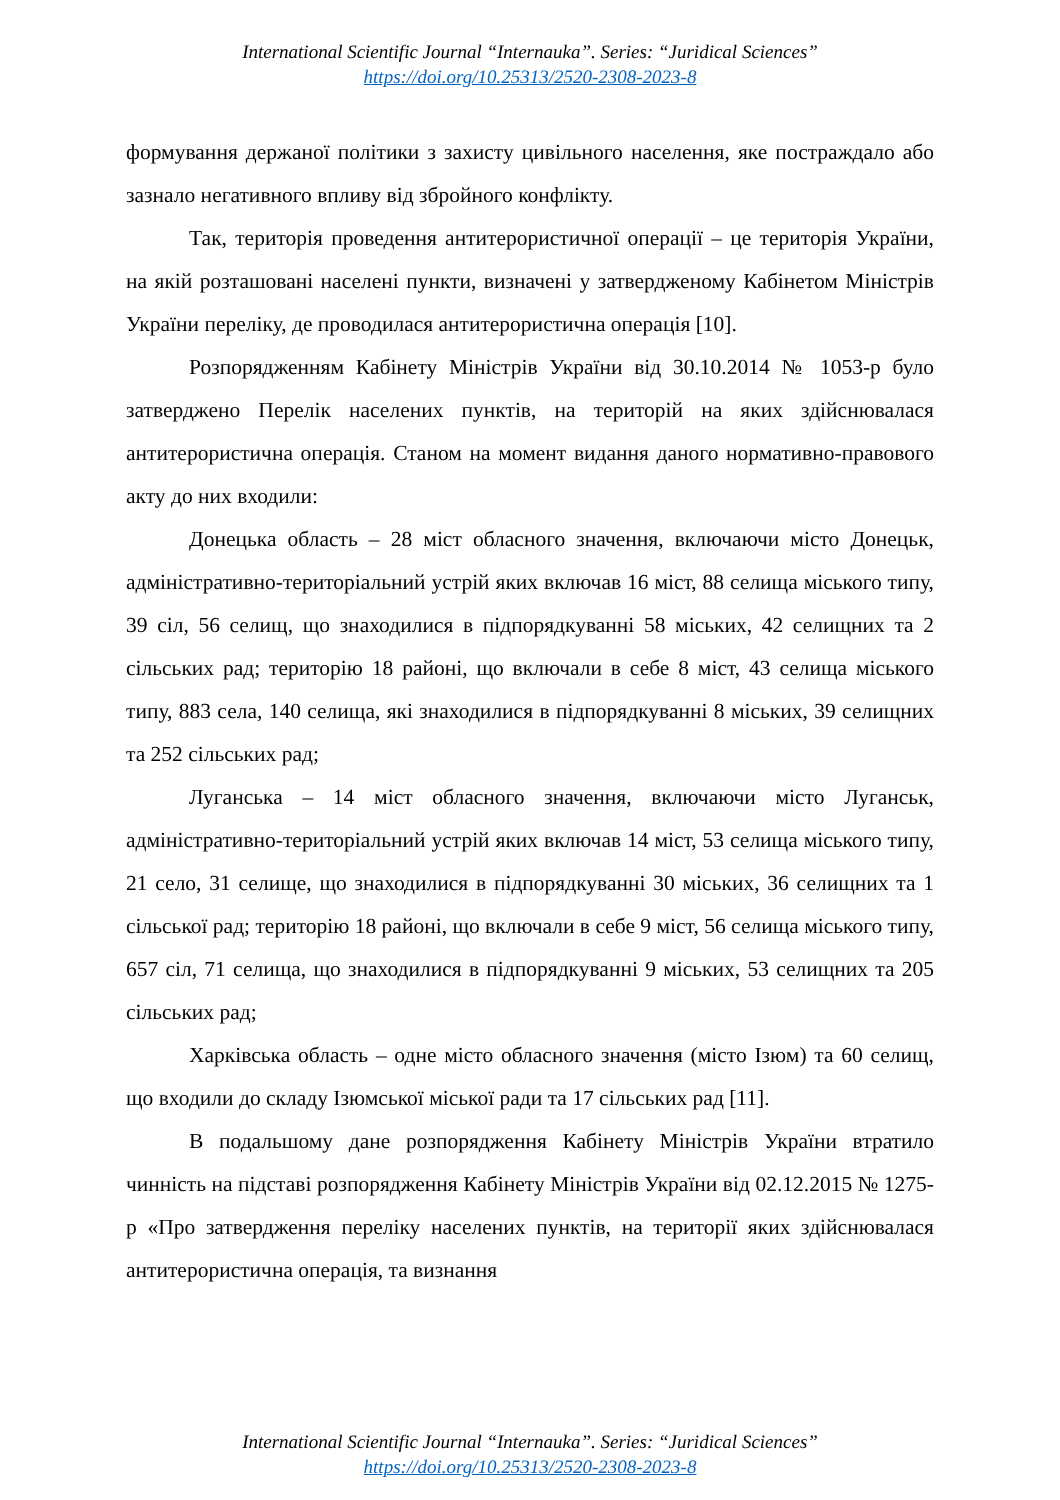International Scientific Journal “Internauka”. Series: “Juridical Sciences”
https://doi.org/10.25313/2520-2308-2023-8
формування держаної політики з захисту цивільного населення, яке постраждало або зазнало негативного впливу від збройного конфлікту.
Так, територія проведення антитерористичної операції – це територія України, на якій розташовані населені пункти, визначені у затвердженому Кабінетом Міністрів України переліку, де проводилася антитерористична операція [10].
Розпорядженням Кабінету Міністрів України від 30.10.2014 № 1053-р було затверджено Перелік населених пунктів, на територій на яких здійснювалася антитерористична операція. Станом на момент видання даного нормативно-правового акту до них входили:
Донецька область – 28 міст обласного значення, включаючи місто Донецьк, адміністративно-територіальний устрій яких включав 16 міст, 88 селища міського типу, 39 сіл, 56 селищ, що знаходилися в підпорядкуванні 58 міських, 42 селищних та 2 сільських рад; територію 18 районі, що включали в себе 8 міст, 43 селища міського типу, 883 села, 140 селища, які знаходилися в підпорядкуванні 8 міських, 39 селищних та 252 сільських рад;
Луганська – 14 міст обласного значення, включаючи місто Луганськ, адміністративно-територіальний устрій яких включав 14 міст, 53 селища міського типу, 21 село, 31 селище, що знаходилися в підпорядкуванні 30 міських, 36 селищних та 1 сільської рад; територію 18 районі, що включали в себе 9 міст, 56 селища міського типу, 657 сіл, 71 селища, що знаходилися в підпорядкуванні 9 міських, 53 селищних та 205 сільських рад;
Харківська область – одне місто обласного значення (місто Ізюм) та 60 селищ, що входили до складу Ізюмської міської ради та 17 сільських рад [11].
В подальшому дане розпорядження Кабінету Міністрів України втратило чинність на підставі розпорядження Кабінету Міністрів України від 02.12.2015 № 1275-р «Про затвердження переліку населених пунктів, на території яких здійснювалася антитерористична операція, та визнання
International Scientific Journal “Internauka”. Series: “Juridical Sciences”
https://doi.org/10.25313/2520-2308-2023-8